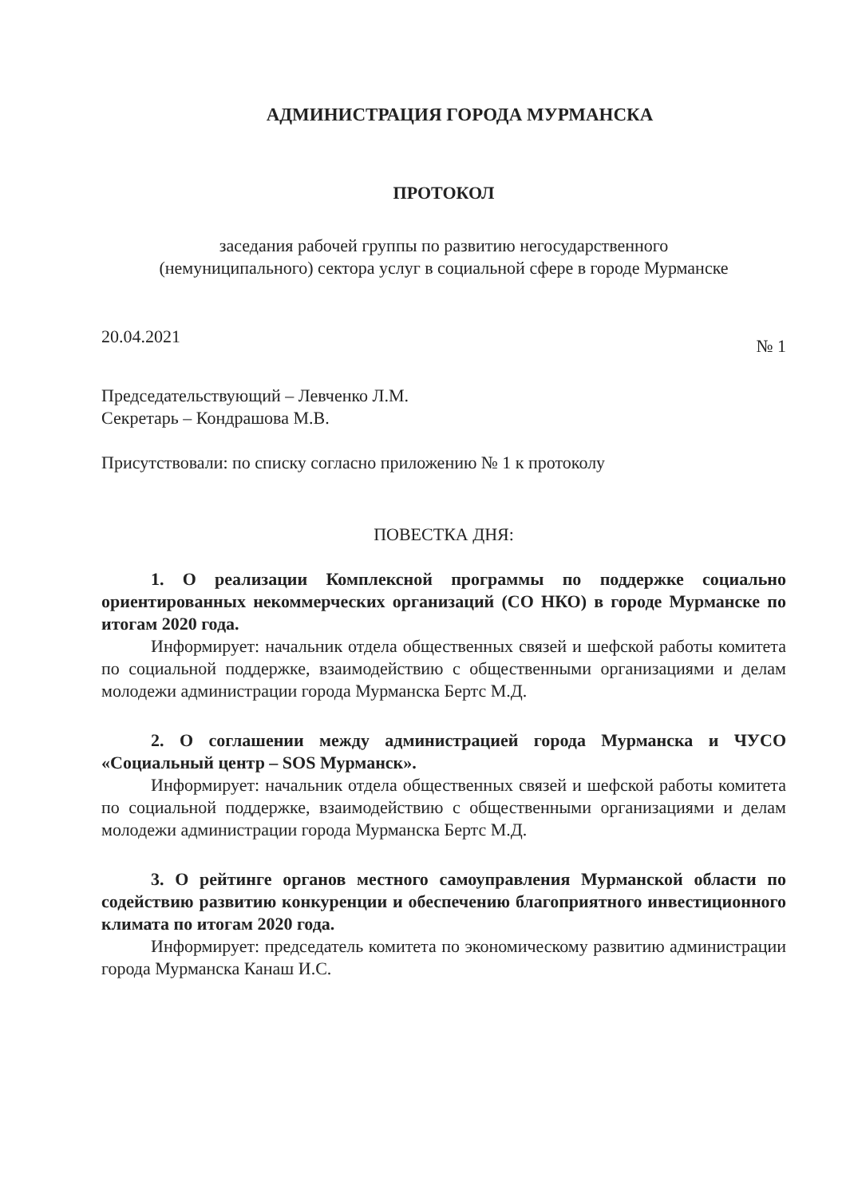АДМИНИСТРАЦИЯ ГОРОДА МУРМАНСКА
ПРОТОКОЛ
заседания рабочей группы по развитию негосударственного
(немуниципального) сектора услуг в социальной сфере в городе Мурманске
20.04.2021 № 1
Председательствующий – Левченко Л.М.
Секретарь – Кондрашова М.В.
Присутствовали: по списку согласно приложению № 1 к протоколу
ПОВЕСТКА ДНЯ:
1. О реализации Комплексной программы по поддержке социально ориентированных некоммерческих организаций (СО НКО) в городе Мурманске по итогам 2020 года.
Информирует: начальник отдела общественных связей и шефской работы комитета по социальной поддержке, взаимодействию с общественными организациями и делам молодежи администрации города Мурманска Бертс М.Д.
2. О соглашении между администрацией города Мурманска и ЧУСО «Социальный центр – SOS Мурманск».
Информирует: начальник отдела общественных связей и шефской работы комитета по социальной поддержке, взаимодействию с общественными организациями и делам молодежи администрации города Мурманска Бертс М.Д.
3. О рейтинге органов местного самоуправления Мурманской области по содействию развитию конкуренции и обеспечению благоприятного инвестиционного климата по итогам 2020 года.
Информирует: председатель комитета по экономическому развитию администрации города Мурманска Канаш И.С.